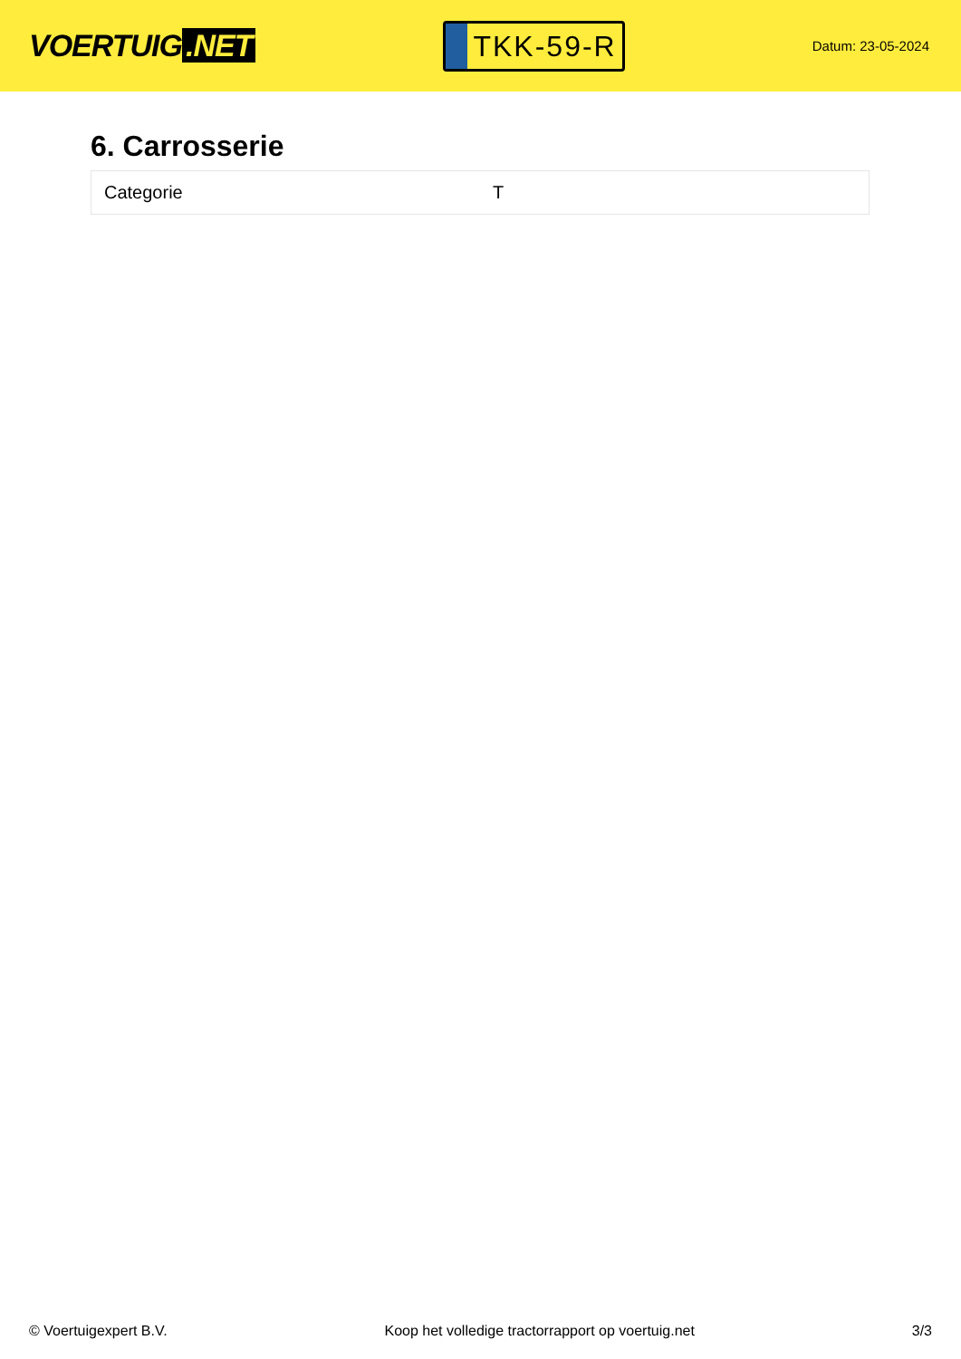VOERTUIG.NET
TKK-59-R
Datum: 23-05-2024
6. Carrosserie
| Categorie | T |
© Voertuigexpert B.V. Koop het volledige tractorrapport op voertuig.net 3/3